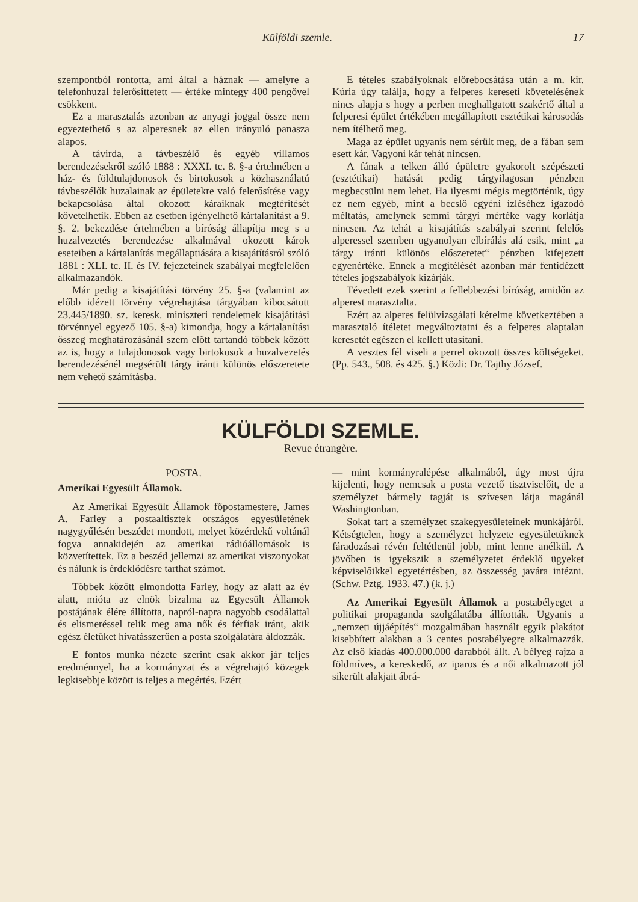Külföldi szemle. 17
szempontból rontotta, ami által a háznak — amelyre a telefonhuzal felerősíttetett — értéke mintegy 400 pengővel csökkent.
Ez a marasztalás azonban az anyagi joggal össze nem egyeztethető s az alperesnek az ellen irányuló panasza alapos.
A távirda, a távbeszélő és egyéb villamos berendezésekről szóló 1888 : XXXI. tc. 8. §-a értelmében a ház- és földtulajdonosok és birtokosok a közhasználatú távbeszélők huzalainak az épületekre való felerősítése vagy bekapcsolása által okozott káraiknak megtérítését követelhetik. Ebben az esetben igényelhető kártalanítást a 9. §. 2. bekezdése értelmében a bíróság állapítja meg s a huzalvezetés berendezése alkalmával okozott károk eseteiben a kártalanítás megállaptiására a kisajátításról szóló 1881 : XLI. tc. II. és IV. fejezeteinek szabályai megfelelően alkalmazandók.
Már pedig a kisajátítási törvény 25. §-a (valamint az előbb idézett törvény végrehajtása tárgyában kibocsátott 23.445/1890. sz. keresk. miniszteri rendeletnek kisajátítási törvénnyel egyező 105. §-a) kimondja, hogy a kártalanítási összeg meghatározásánál szem előtt tartandó többek között az is, hogy a tulajdonosok vagy birtokosok a huzalvezetés berendezésénél megsérült tárgy iránti különös előszeretete nem vehető számításba.
E tételes szabályoknak előrebocsátása után a m. kir. Kúria úgy találja, hogy a felperes kereseti követelésének nincs alapja s hogy a perben meghallgatott szakértő által a felperesi épület értékében megállapított esztétikai károsodás nem ítélhető meg.
Maga az épület ugyanis nem sérült meg, de a fában sem esett kár. Vagyoni kár tehát nincsen.
A fának a telken álló épületre gyakorolt szépészeti (esztétikai) hatását pedig tárgyilagosan pénzben megbecsülni nem lehet. Ha ilyesmi mégis megtörténik, úgy ez nem egyéb, mint a becslő egyéni ízléséhez igazodó méltatás, amelynek semmi tárgyi mértéke vagy korlátja nincsen. Az tehát a kisajátítás szabályai szerint felelős alperessel szemben ugyanolyan elbírálás alá esik, mint „a tárgy iránti különös előszeretet“ pénzben kifejezett egyenértéke. Ennek a megítélését azonban már fentidézett tételes jogszabályok kizárják.
Tévedett ezek szerint a fellebbezési bíróság, amidőn az alperest marasztalta.
Ezért az alperes felülvizsgálati kérelme következtében a marasztaló ítéletet megváltoztatni és a felperes alaptalan keresetét egészen el kellett utasítani.
A vesztes fél viseli a perrel okozott összes költségeket. (Pp. 543., 508. és 425. §.) Közli: Dr. Tajthy József.
KÜLFÖLDI SZEMLE.
Revue étrangère.
POSTA.
Amerikai Egyesült Államok.
Az Amerikai Egyesült Államok főpostamestere, James A. Farley a postaaltisztek országos egyesületének nagygyűlésén beszédet mondott, melyet közérdekű voltánál fogva annakidején az amerikai rádióállomások is közvetítettek. Ez a beszéd jellemzi az amerikai viszonyokat és nálunk is érdeklődésre tarthat számot.
Többek között elmondotta Farley, hogy az alatt az év alatt, mióta az elnök bizalma az Egyesült Államok postájának élére állította, napról-napra nagyobb csodálattal és elismeréssel telik meg ama nők és férfiak iránt, akik egész életüket hivatásszerűen a posta szolgálatára áldozzák.
E fontos munka nézete szerint csak akkor jár teljes eredménnyel, ha a kormányzat és a végrehajtó közegek legkisebbje között is teljes a megértés. Ezért
— mint kormányralépése alkalmából, úgy most újra kijelenti, hogy nemcsak a posta vezető tisztviselőit, de a személyzet bármely tagját is szívesen látja magánál Washingtonban.
Sokat tart a személyzet szakegyesületeinek munkájáról. Kétségtelen, hogy a személyzet helyzete egyesületüknek fáradozásai révén feltétlenül jobb, mint lenne anélkül. A jövőben is igyekszik a személyzetet érdeklő ügyeket képviselőikkel egyetértésben, az összesség javára intézni. (Schw. Pztg. 1933. 47.) (k. j.)
Az Amerikai Egyesült Államok a postabélyeget a politikai propaganda szolgálatába állították. Ugyanis a „nemzeti újjáépítés“ mozgalmában használt egyik plakátot kisebbített alakban a 3 centes postabélyegre alkalmazzák. Az első kiadás 400.000.000 darabból állt. A bélyeg rajza a földmíves, a kereskedő, az iparos és a női alkalmazott jól sikerült alakjait ábrá-